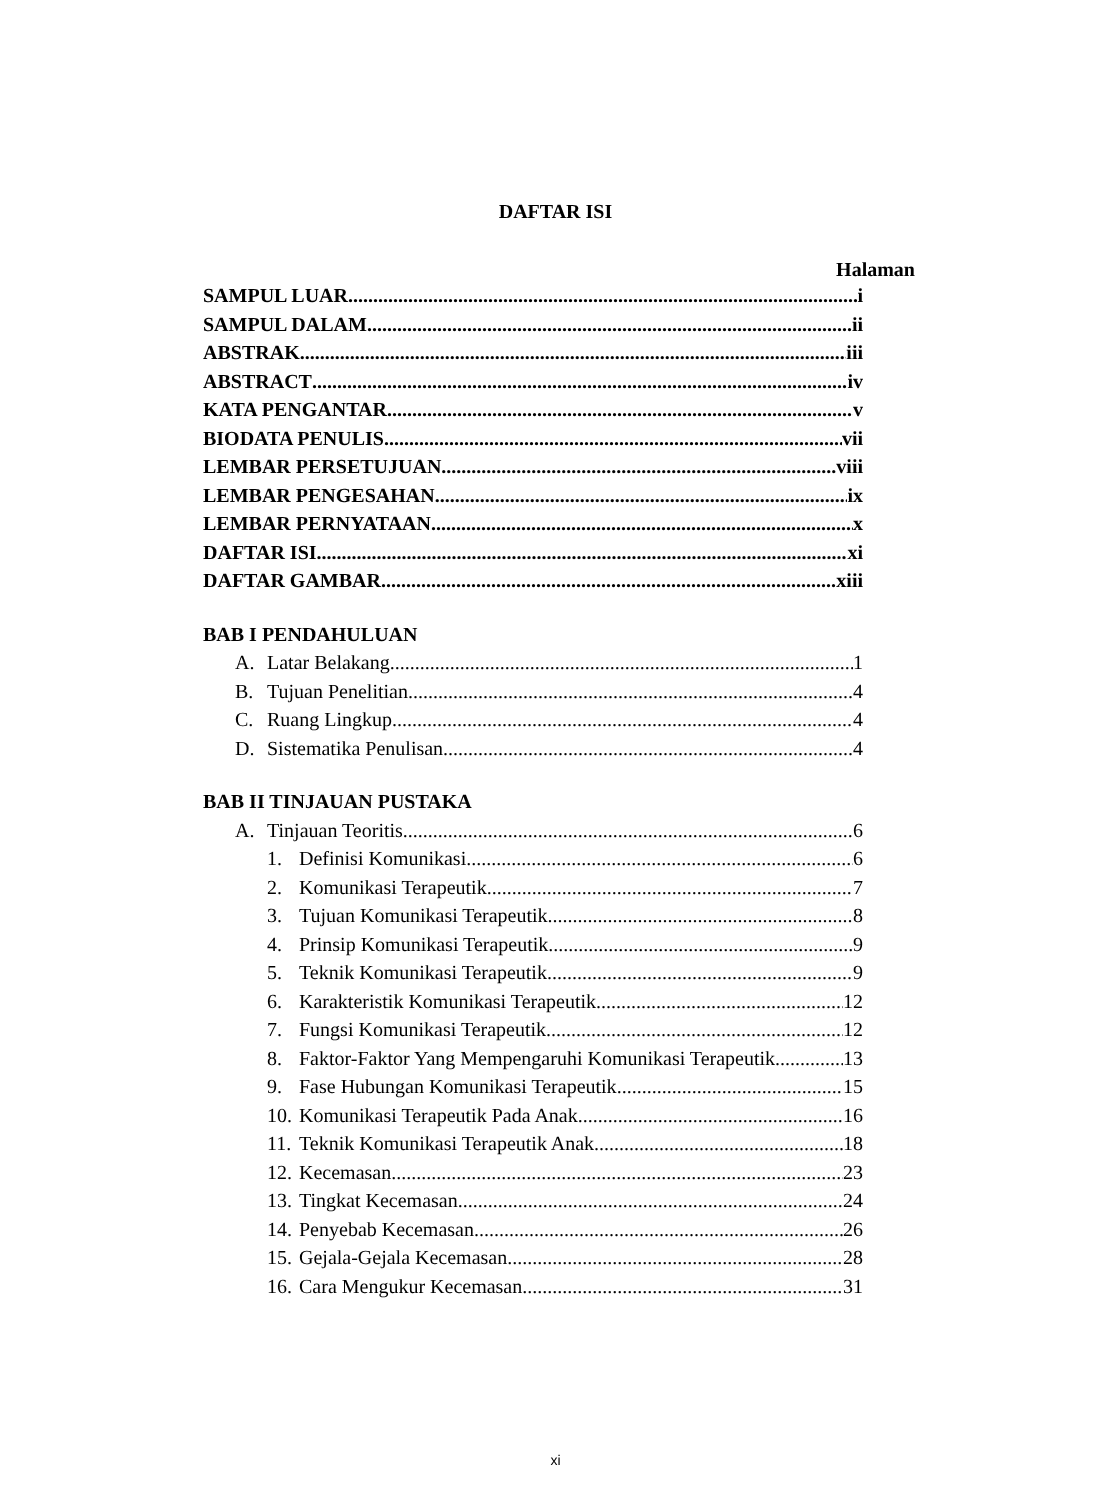DAFTAR ISI
Halaman
SAMPUL LUAR i
SAMPUL DALAM ii
ABSTRAK iii
ABSTRACT iv
KATA PENGANTAR v
BIODATA PENULIS vii
LEMBAR PERSETUJUAN viii
LEMBAR PENGESAHAN ix
LEMBAR PERNYATAAN x
DAFTAR ISI xi
DAFTAR GAMBAR xiii
BAB I PENDAHULUAN
A. Latar Belakang 1
B. Tujuan Penelitian 4
C. Ruang Lingkup 4
D. Sistematika Penulisan 4
BAB II TINJAUAN PUSTAKA
A. Tinjauan Teoritis 6
1. Definisi Komunikasi 6
2. Komunikasi Terapeutik 7
3. Tujuan Komunikasi Terapeutik 8
4. Prinsip Komunikasi Terapeutik 9
5. Teknik Komunikasi Terapeutik 9
6. Karakteristik Komunikasi Terapeutik 12
7. Fungsi Komunikasi Terapeutik 12
8. Faktor-Faktor Yang Mempengaruhi Komunikasi Terapeutik 13
9. Fase Hubungan Komunikasi Terapeutik 15
10. Komunikasi Terapeutik Pada Anak 16
11. Teknik Komunikasi Terapeutik Anak 18
12. Kecemasan 23
13. Tingkat Kecemasan 24
14. Penyebab Kecemasan 26
15. Gejala-Gejala Kecemasan 28
16. Cara Mengukur Kecemasan 31
xi